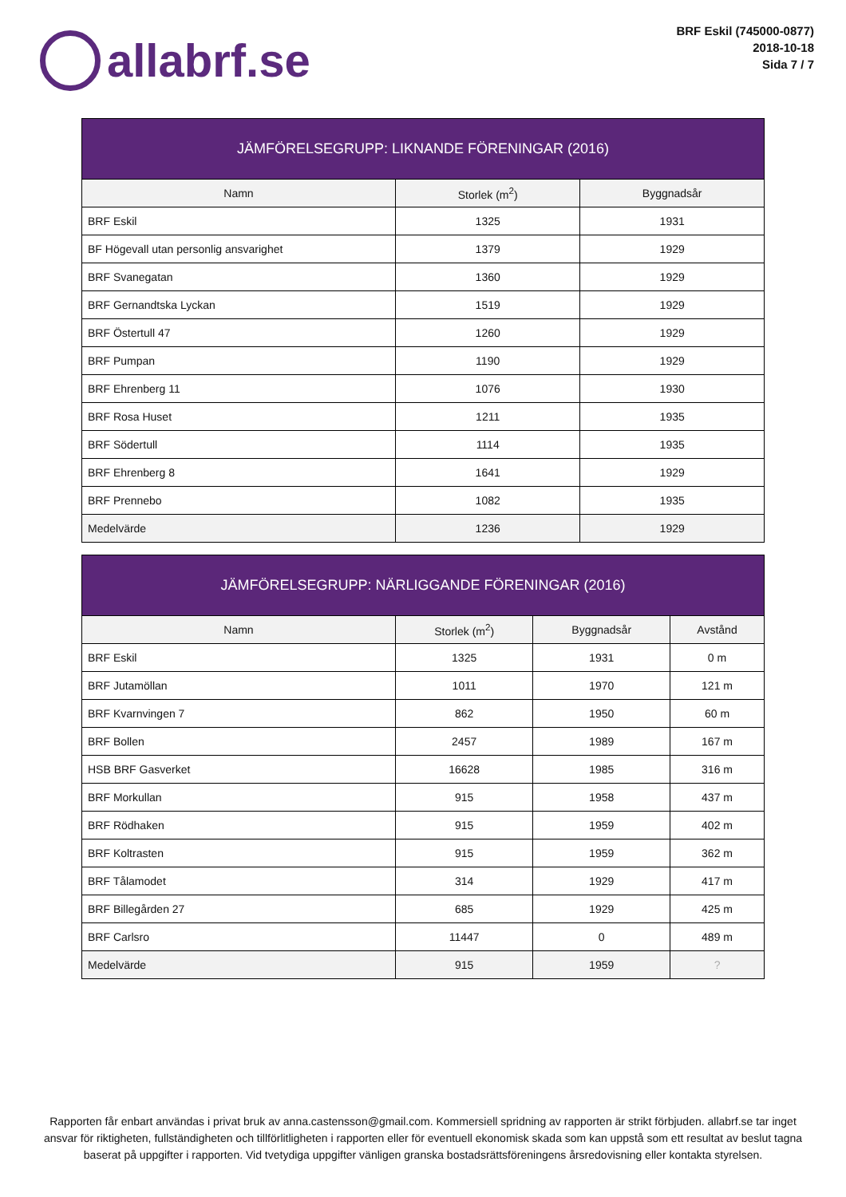allabrf.se
BRF Eskil (745000-0877)
2018-10-18
Sida 7 / 7
JÄMFÖRELSEGRUPP: LIKNANDE FÖRENINGAR (2016)
| Namn | Storlek (m<sup>2</sup>) | Byggnadsår |
| --- | --- | --- |
| BRF Eskil | 1325 | 1931 |
| BF Högevall utan personlig ansvarighet | 1379 | 1929 |
| BRF Svanegatan | 1360 | 1929 |
| BRF Gernandtska Lyckan | 1519 | 1929 |
| BRF Östertull 47 | 1260 | 1929 |
| BRF Pumpan | 1190 | 1929 |
| BRF Ehrenberg 11 | 1076 | 1930 |
| BRF Rosa Huset | 1211 | 1935 |
| BRF Södertull | 1114 | 1935 |
| BRF Ehrenberg 8 | 1641 | 1929 |
| BRF Prennebo | 1082 | 1935 |
| Medelvärde | 1236 | 1929 |
JÄMFÖRELSEGRUPP: NÄRLIGGANDE FÖRENINGAR (2016)
| Namn | Storlek (m<sup>2</sup>) | Byggnadsår | Avstånd |
| --- | --- | --- | --- |
| BRF Eskil | 1325 | 1931 | 0 m |
| BRF Jutamöllan | 1011 | 1970 | 121 m |
| BRF Kvarnvingen 7 | 862 | 1950 | 60 m |
| BRF Bollen | 2457 | 1989 | 167 m |
| HSB BRF Gasverket | 16628 | 1985 | 316 m |
| BRF Morkullan | 915 | 1958 | 437 m |
| BRF Rödhaken | 915 | 1959 | 402 m |
| BRF Koltrasten | 915 | 1959 | 362 m |
| BRF Tålamodet | 314 | 1929 | 417 m |
| BRF Billegården 27 | 685 | 1929 | 425 m |
| BRF Carlsro | 11447 | 0 | 489 m |
| Medelvärde | 915 | 1959 | ? |
Rapporten får enbart användas i privat bruk av anna.castensson@gmail.com. Kommersiell spridning av rapporten är strikt förbjuden. allabrf.se tar inget ansvar för riktigheten, fullständigheten och tillförlitligheten i rapporten eller för eventuell ekonomisk skada som kan uppstå som ett resultat av beslut tagna baserat på uppgifter i rapporten. Vid tvetydiga uppgifter vänligen granska bostadsrättsföreningens årsredovisning eller kontakta styrelsen.